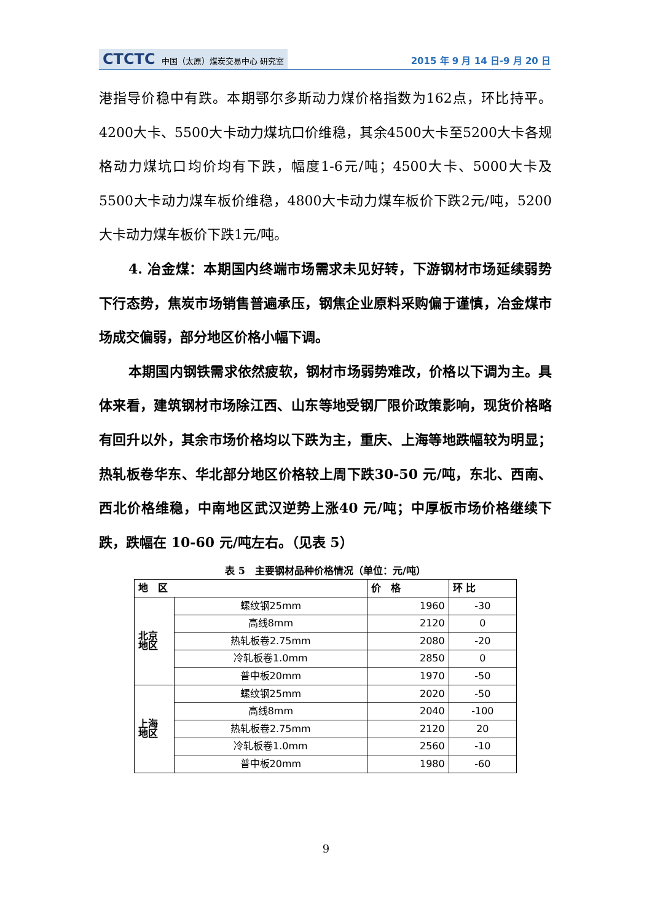CTCTC 中国（太原）煤炭交易中心 研究室
2015 年 9 月 14 日-9 月 20 日
港指导价稳中有跌。本期鄂尔多斯动力煤价格指数为162点，环比持平。4200大卡、5500大卡动力煤坑口价维稳，其余4500大卡至5200大卡各规格动力煤坑口均价均有下跌，幅度1-6元/吨；4500大卡、5000大卡及5500大卡动力煤车板价维稳，4800大卡动力煤车板价下跌2元/吨，5200大卡动力煤车板价下跌1元/吨。
4. 冶金煤：本期国内终端市场需求未见好转，下游钢材市场延续弱势下行态势，焦炭市场销售普遍承压，钢焦企业原料采购偏于谨慎，冶金煤市场成交偏弱，部分地区价格小幅下调。
本期国内钢铁需求依然疲软，钢材市场弱势难改，价格以下调为主。具体来看，建筑钢材市场除江西、山东等地受钢厂限价政策影响，现货价格略有回升以外，其余市场价格均以下跌为主，重庆、上海等地跌幅较为明显；热轧板卷华东、华北部分地区价格较上周下跌30-50 元/吨，东北、西南、西北价格维稳，中南地区武汉逆势上涨40 元/吨；中厚板市场价格继续下跌，跌幅在 10-60 元/吨左右。（见表 5）
表 5　主要钢材品种价格情况（单位：元/吨）
| 地 区 | | 价 格 | 环 比 |
| --- | --- | --- | --- |
| 北京 地区 | 螺纹钢25mm | 1960 | -30 |
| | 高线8mm | 2120 | 0 |
| | 热轧板卷2.75mm | 2080 | -20 |
| | 冷轧板卷1.0mm | 2850 | 0 |
| | 普中板20mm | 1970 | -50 |
| 上海 地区 | 螺纹钢25mm | 2020 | -50 |
| | 高线8mm | 2040 | -100 |
| | 热轧板卷2.75mm | 2120 | 20 |
| | 冷轧板卷1.0mm | 2560 | -10 |
| | 普中板20mm | 1980 | -60 |
9